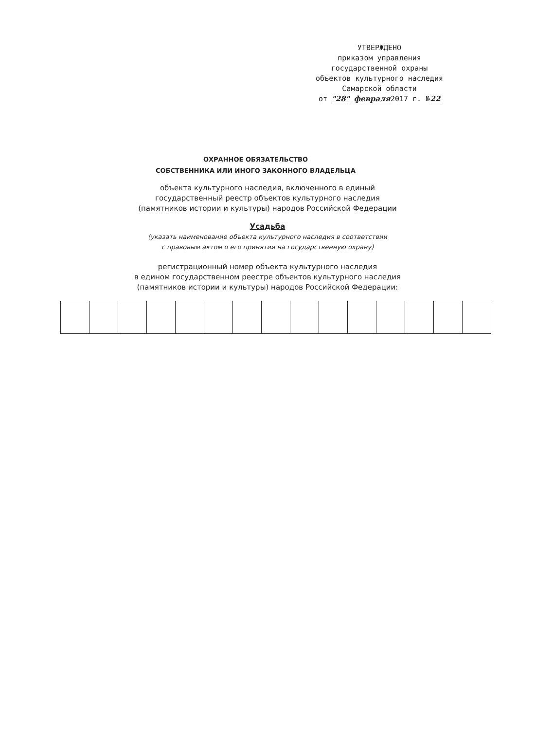УТВЕРЖДЕНО
приказом управления
государственной охраны
объектов культурного наследия
Самарской области
от "28" февраля2017 г. №22
ОХРАННОЕ ОБЯЗАТЕЛЬСТВО
СОБСТВЕННИКА ИЛИ ИНОГО ЗАКОННОГО ВЛАДЕЛЬЦА
объекта культурного наследия, включенного в единый
государственный реестр объектов культурного наследия
(памятников истории и культуры) народов Российской Федерации
Усадьба
(указать наименование объекта культурного наследия в соответствии
с правовым актом о его принятии на государственную охрану)
регистрационный номер объекта культурного наследия
в едином государственном реестре объектов культурного наследия
(памятников истории и культуры) народов Российской Федерации: